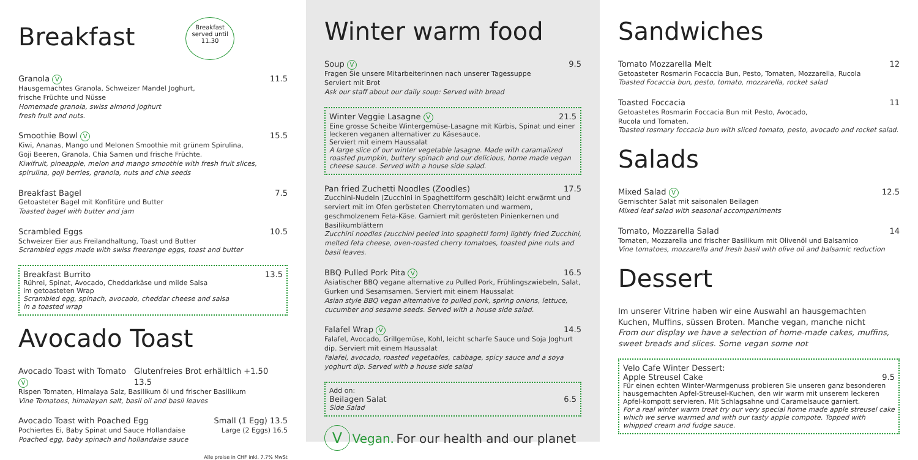Breakfast Breakfast served until 11.30
Granola V 11.5
Hausgemachtes Granola, Schweizer Mandel Joghurt,
frische Früchte und Nüsse
Homemade granola, swiss almond joghurt
fresh fruit and nuts.
Smoothie Bowl V 15.5
Kiwi, Ananas, Mango und Melonen Smoothie mit grünem Spirulina,
Goji Beeren, Granola, Chia Samen und frische Früchte.
Kiwifruit, pineapple, melon and mango smoothie with fresh fruit slices, spirulina, goji berries, granola, nuts and chia seeds
Breakfast Bagel 7.5
Getoasteter Bagel mit Konfitüre und Butter
Toasted bagel with butter and jam
Scrambled Eggs 10.5
Schweizer Eier aus Freilandhaltung, Toast und Butter
Scrambled eggs made with swiss freerange eggs, toast and butter
Breakfast Burrito 13.5
Rührei, Spinat, Avocado, Cheddarkäse und milde Salsa
im getoasteten Wrap
Scrambled egg, spinach, avocado, cheddar cheese and salsa
in a toasted wrap
Avocado Toast
Avocado Toast with Tomato V Glutenfreies Brot erhältlich +1.50 13.5
Rispen Tomaten, Himalaya Salz, Basilikum öl und frischer Basilikum
Vine Tomatoes, himalayan salt, basil oil and basil leaves
Avocado Toast with Poached Egg Small (1 Egg) 13.5
Pochiertes Ei, Baby Spinat und Sauce Hollandaise Large (2 Eggs) 16.5
Poached egg, baby spinach and hollandaise sauce
Alle preise in CHF inkl. 7.7% MwSt
Winter warm food
Soup V 9.5
Fragen Sie unsere MitarbeiterInnen nach unserer Tagessuppe
Serviert mit Brot
Ask our staff about our daily soup: Served with bread
Winter Veggie Lasagne V 21.5
Eine grosse Scheibe Wintergemüse-Lasagne mit Kürbis, Spinat und einer leckeren veganen alternativer zu Käsesauce.
Serviert mit einem Haussalat
A large slice of our winter vegetable lasagne. Made with caramalized roasted pumpkin, buttery spinach and our delicious, home made vegan cheese sauce. Served with a house side salad.
Pan fried Zuchetti Noodles (Zoodles) 17.5
Zucchini-Nudeln (Zucchini in Spaghettiform geschält) leicht erwärmt und serviert mit im Ofen gerösteten Cherrytomaten und warmem, geschmolzenem Feta-Käse. Garniert mit gerösteten Pinienkernen und Basilikumblättern
Zucchini noodles (zucchini peeled into spaghetti form) lightly fried Zucchini, melted feta cheese, oven-roasted cherry tomatoes, toasted pine nuts and basil leaves.
BBQ Pulled Pork Pita V 16.5
Asiatischer BBQ vegane alternative zu Pulled Pork, Frühlingszwiebeln, Salat, Gurken und Sesamsamen. Serviert mit einem Haussalat
Asian style BBQ vegan alternative to pulled pork, spring onions, lettuce, cucumber and sesame seeds. Served with a house side salad.
Falafel Wrap V 14.5
Falafel, Avocado, Grillgemüse, Kohl, leicht scharfe Sauce und Soja Joghurt dip. Serviert mit einem Haussalat
Falafel, avocado, roasted vegetables, cabbage, spicy sauce and a soya yoghurt dip. Served with a house side salad
Add on:
Beilagen Salat 6.5
Side Salad
V Vegan. For our health and our planet
Sandwiches
Tomato Mozzarella Melt 12
Getoasteter Rosmarin Focaccia Bun, Pesto, Tomaten, Mozzarella, Rucola
Toasted Focaccia bun, pesto, tomato, mozzarella, rocket salad
Toasted Foccacia 11
Getoastetes Rosmarin Foccacia Bun mit Pesto, Avocado,
Rucola und Tomaten.
Toasted rosmary foccacia bun with sliced tomato, pesto, avocado and rocket salad.
Salads
Mixed Salad V 12.5
Gemischter Salat mit saisonalen Beilagen
Mixed leaf salad with seasonal accompaniments
Tomato, Mozzarella Salad 14
Tomaten, Mozzarella und frischer Basilikum mit Olivenöl und Balsamico
Vine tomatoes, mozzarella and fresh basil with olive oil and balsamic reduction
Dessert
Im unserer Vitrine haben wir eine Auswahl an hausgemachten Kuchen, Muffins, süssen Broten. Manche vegan, manche nicht
From our display we have a selection of home-made cakes, muffins, sweet breads and slices. Some vegan some not
Velo Cafe Winter Dessert:
Apple Streusel Cake 9.5
Für einen echten Winter-Warmgenuss probieren Sie unseren ganz besonderen hausgemachten Apfel-Streusel-Kuchen, den wir warm mit unserem leckeren Apfel-kompott servieren. Mit Schlagsahne und Caramelsauce garniert.
For a real winter warm treat try our very special home made apple streusel cake which we serve warmed and with our tasty apple compote. Topped with whipped cream and fudge sauce.